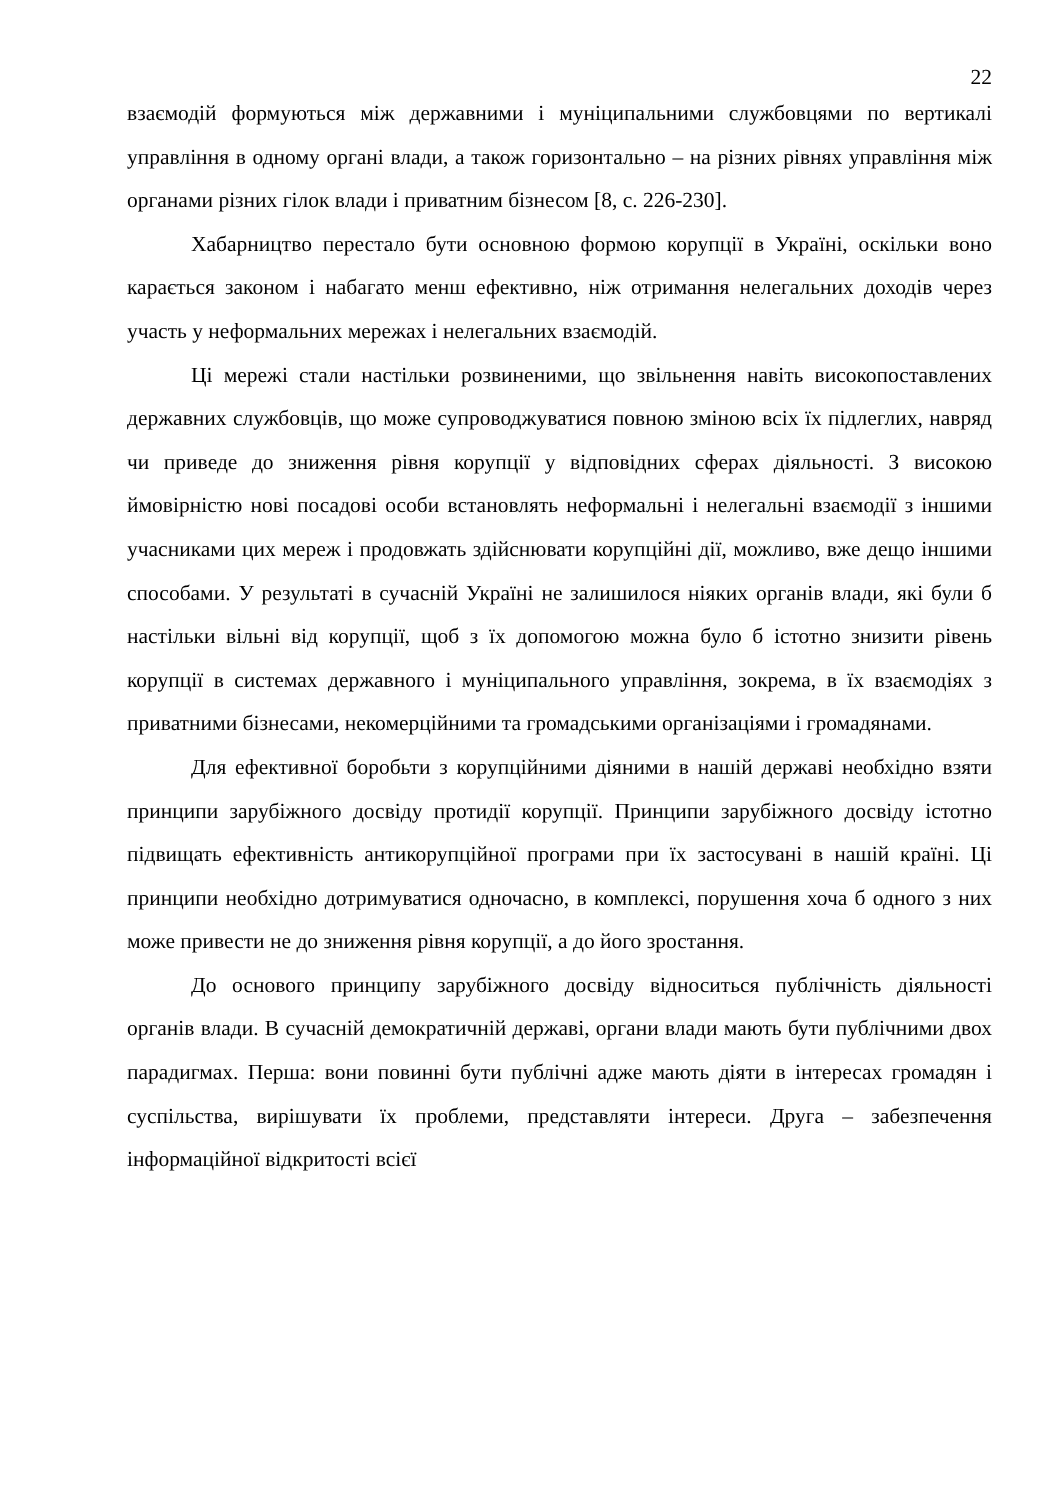22
взаємодій формуються між державними і муніципальними службовцями по вертикалі управління в одному органі влади, а також горизонтально – на різних рівнях управління між органами різних гілок влади і приватним бізнесом [8, с. 226-230].
Хабарництво перестало бути основною формою корупції в Україні, оскільки воно карається законом і набагато менш ефективно, ніж отримання нелегальних доходів через участь у неформальних мережах і нелегальних взаємодій.
Ці мережі стали настільки розвиненими, що звільнення навіть високопоставлених державних службовців, що може супроводжуватися повною зміною всіх їх підлеглих, навряд чи приведе до зниження рівня корупції у відповідних сферах діяльності. З високою ймовірністю нові посадові особи встановлять неформальні і нелегальні взаємодії з іншими учасниками цих мереж і продовжать здійснювати корупційні дії, можливо, вже дещо іншими способами. У результаті в сучасній Україні не залишилося ніяких органів влади, які були б настільки вільні від корупції, щоб з їх допомогою можна було б істотно знизити рівень корупції в системах державного і муніципального управління, зокрема, в їх взаємодіях з приватними бізнесами, некомерційними та громадськими організаціями і громадянами.
Для ефективної боробьти з корупційними діяними в нашій державі необхідно взяти принципи зарубіжного досвіду протидії корупції. Принципи зарубіжного досвіду істотно підвищать ефективність антикорупційної програми при їх застосувані в нашій країні. Ці принципи необхідно дотримуватися одночасно, в комплексі, порушення хоча б одного з них може привести не до зниження рівня корупції, а до його зростання.
До основого принципу зарубіжного досвіду відноситься публічність діяльності органів влади. В сучасній демократичній державі, органи влади мають бути публічними двох парадигмах. Перша: вони повинні бути публічні адже мають діяти в інтересах громадян і суспільства, вирішувати їх проблеми, представляти інтереси. Друга – забезпечення інформаційної відкритості всієї